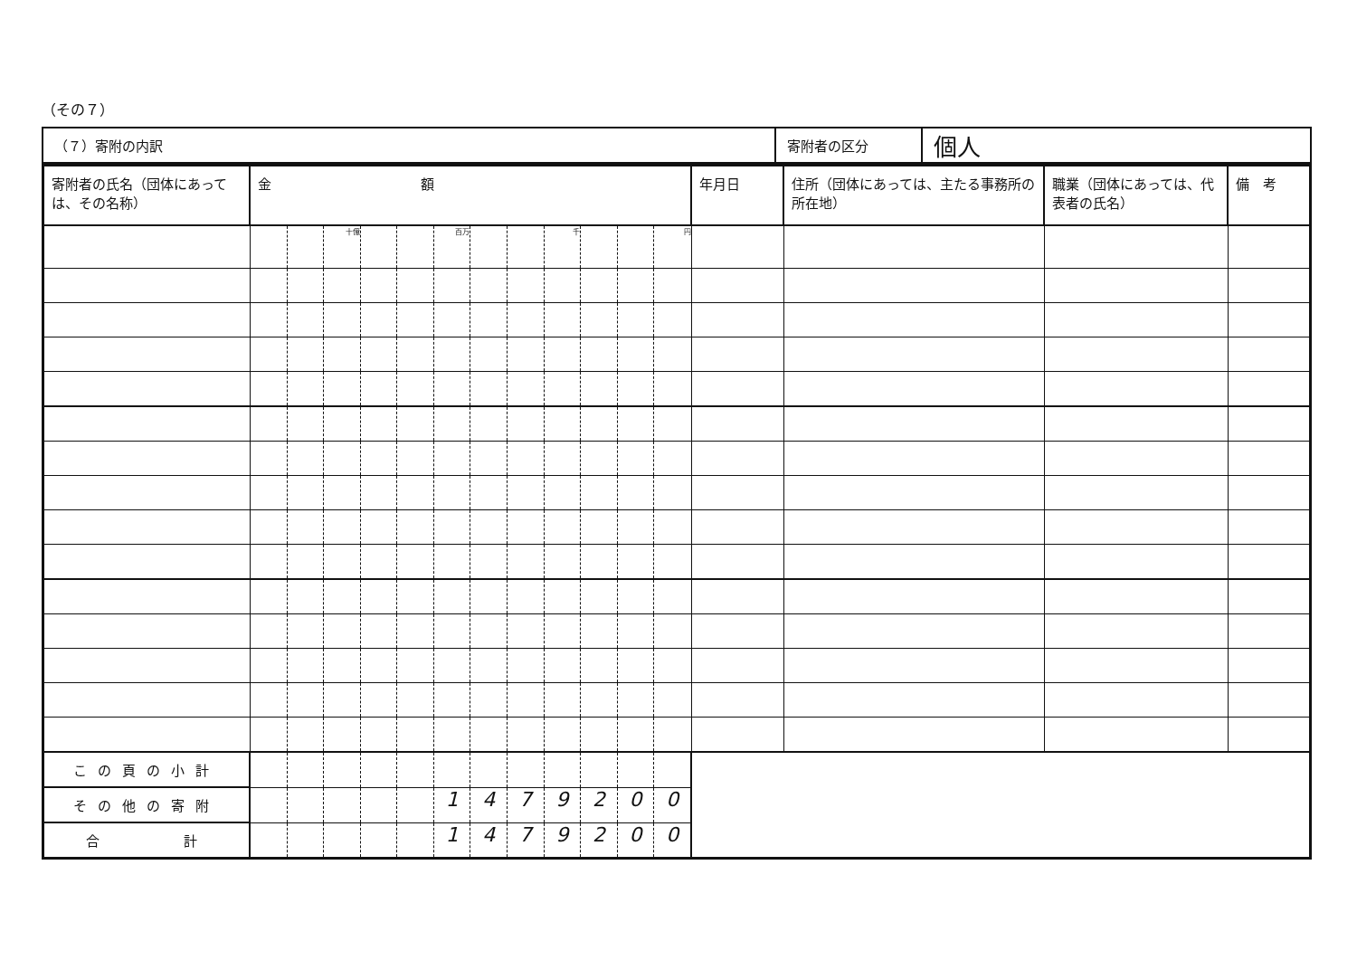（その７）
| （７）寄附の内訳 | 寄附者の区分 | 個人 |
| 寄附者の氏名（団体にあっては、その名称） | 金 額 | | | | | | | | | | | | 年月日 | 住所（団体にあっては、主たる事務所の所在地） | 職業（団体にあっては、代表者の氏名） | 備 考 |
| --- | --- | --- | --- | --- | --- | --- | --- | --- | --- | --- | --- | --- | --- | --- | --- | --- |
| | | | 十億 | | | 百万 | | | 千 | | | 円 | | | | |
| この頁の小計 | | | | | | | | | | | | | | | | |
| その他の寄附 | | | | | | 1 | 4 | 7 | 9 | 2 | 0 | 0 | | | | |
| 合 計 | | | | | | 1 | 4 | 7 | 9 | 2 | 0 | 0 | | | | |